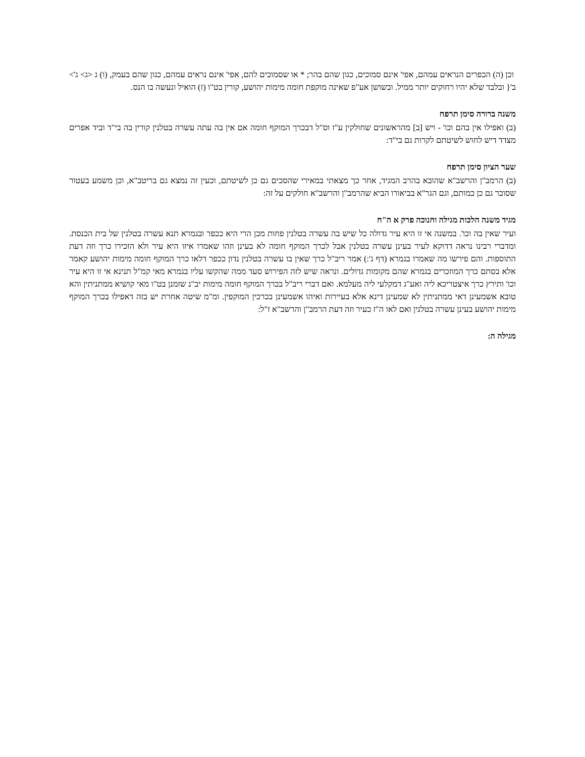וכן (ה) הכפרים הנראים עמהם, אפי' אינם סמוכים, כגון שהם בהר; * או שסמוכים להם, אפי' אינם נראים עמהם, כגון שהם בעמק, (ו) ג <ג> ג'> ב'{ ובלבד שלא יהיו רחוקים יותר ממיל. ובשושן אע"פ שאינה מוקפת חומה מימות יהושע, קורין בט"ו (ז) הואיל ונעשה בו הנס.
משנה ברורה סימן תרפח
(ב) ואפילו אין בהם וכו' - ויש [ב] מהראשונים שחולקין ע"ז וס"ל דבכרך המוקף חומה אם אין בה עתה עשרה בטלנין קורין בה בי"ד וביד אפרים מצדד דיש לחוש לשיטתם לקרות גם בי"ד:
שער הציון סימן תרפח
(ב) הרמב"ן והרשב"א שהובא בהרב המגיד, אחר כך מצאתי במאירי שהסכים גם כן לשיטתם, וכעין זה נמצא גם בריטב"א, וכן משמע בעטור שסובר גם כן כמותם, וגם הגר"א בביאורו הביא שהרמב"ן והרשב"א חולקים על זה:
מגיד משנה הלכות מגילה וחנוכה פרק א ה"ח
ועיר שאין בה וכו'. במשנה אי זו היא עיר גדולה כל שיש בה עשרה בטלנין פחות מכן הרי היא ככפר ובגמרא תנא עשרה בטלנין של בית הכנסת. ומדברי רבינו נראה דדוקא לעיר בעינן עשרה בטלנין אבל לכרך המוקף חומה לא בעינן וזהו שאמרו איזו היא עיר ולא הזכירו כרך וזה דעת התוספות. והם פירשו מה שאמרו בגמרא (דף ג':) אמר ריב"ל כרך שאין בו עשרה בטלנין נדון ככפר דלאו כרך המוקף חומה מימות יהושע קאמר אלא בסתם כרך המוזכרים בגמרא שהם מקומות גדולים. ונראה שיש לזה הפירוש סעד ממה שהקשו עליו בגמרא מאי קמ"ל תנינא אי זו היא עיר וכו' ותירץ כרך איצטריכא ליה ואע"ג דמקלעי ליה מעלמא. ואם דברי ריב"ל בכרך המוקף חומה מימות יב"נ שזמנן בט"ו מאי קושיא ממתניתין והא טובא אשמעינן דאי ממתניתין לא שמעינן דינא אלא בעיירות ואיהו אשמעינן בכרכין המוקפין. ומ"מ שיטה אחרת יש בזה דאפילו בכרך המוקף מימות יהושע בעינן עשרה בטלנין ואם לאו ה"ז כעיר וזה דעת הרמב"ן והרשב"א ז"ל:
מגילה ה: